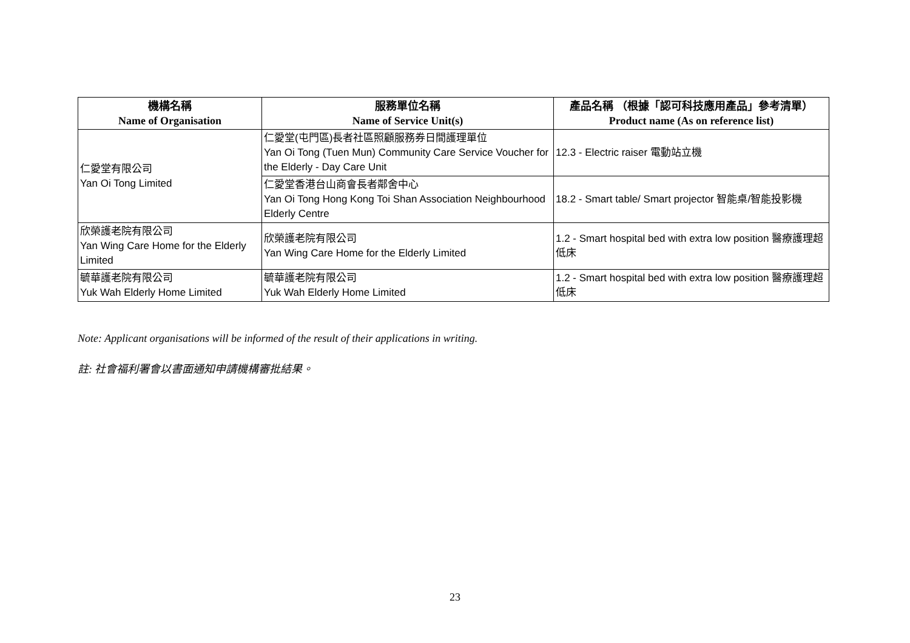| 機構名稱 Name of Organisation | 服務單位名稱 Name of Service Unit(s) | 產品名稱 （根據「認可科技應用產品」參考清單） Product name (As on reference list) |
| --- | --- | --- |
| 仁愛堂有限公司 Yan Oi Tong Limited | 仁愛堂(屯門區)長者社區照顧服務券日間護理單位 Yan Oi Tong (Tuen Mun) Community Care Service Voucher for the Elderly - Day Care Unit | 12.3 - Electric raiser 電動站立機 |
| | 仁愛堂香港台山商會長者鄰舍中心 Yan Oi Tong Hong Kong Toi Shan Association Neighbourhood Elderly Centre | 18.2 - Smart table/ Smart projector 智能桌/智能投影機 |
| 欣榮護老院有限公司 Yan Wing Care Home for the Elderly Limited | 欣榮護老院有限公司 Yan Wing Care Home for the Elderly Limited | 1.2 - Smart hospital bed with extra low position 醫療護理超低床 |
| 毓華護老院有限公司 Yuk Wah Elderly Home Limited | 毓華護老院有限公司 Yuk Wah Elderly Home Limited | 1.2 - Smart hospital bed with extra low position 醫療護理超低床 |
Note: Applicant organisations will be informed of the result of their applications in writing.
註: 社會福利署會以書面通知申請機構審批結果。
23